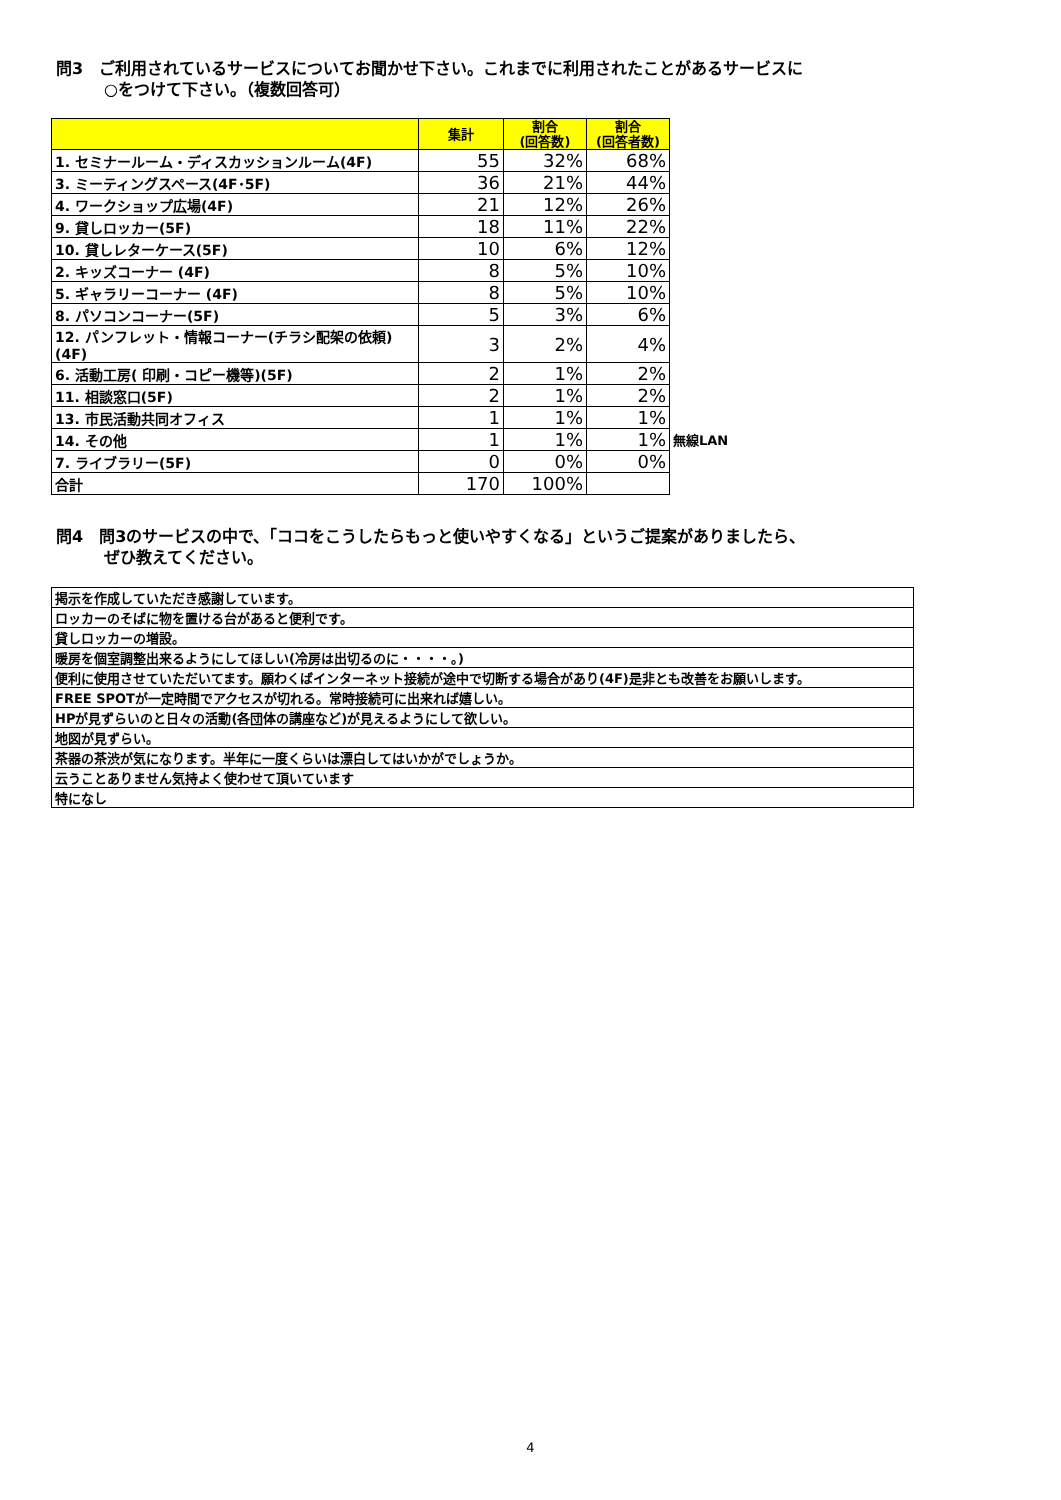問3　ご利用されているサービスについてお聞かせ下さい。これまでに利用されたことがあるサービスに
　　　○をつけて下さい。（複数回答可）
| | 集計 | 割合 (回答数) | 割合 (回答者数) | |
| 1. セミナールーム・ディスカッションルーム(4F) | 55 | 32% | 68% | |
| 3. ミーティングスペース(4F･5F) | 36 | 21% | 44% | |
| 4. ワークショップ広場(4F) | 21 | 12% | 26% | |
| 9. 貸しロッカー(5F) | 18 | 11% | 22% | |
| 10. 貸しレターケース(5F) | 10 | 6% | 12% | |
| 2. キッズコーナー (4F) | 8 | 5% | 10% | |
| 5. ギャラリーコーナー (4F) | 8 | 5% | 10% | |
| 8. パソコンコーナー(5F) | 5 | 3% | 6% | |
| 12. パンフレット・情報コーナー(チラシ配架の依頼)(4F) | 3 | 2% | 4% | |
| 6. 活動工房( 印刷・コピー機等)(5F) | 2 | 1% | 2% | |
| 11. 相談窓口(5F) | 2 | 1% | 2% | |
| 13. 市民活動共同オフィス | 1 | 1% | 1% | |
| 14. その他 | 1 | 1% | 1% | 無線LAN |
| 7. ライブラリー(5F) | 0 | 0% | 0% | |
| 合計 | 170 | 100% | | |
問4　問3のサービスの中で、「ココをこうしたらもっと使いやすくなる」というご提案がありましたら、
　　　ぜひ教えてください。
| 掲示を作成していただき感謝しています。 |
| ロッカーのそばに物を置ける台があると便利です。 |
| 貸しロッカーの増設。 |
| 暖房を個室調整出来るようにしてほしい(冷房は出切るのに・・・・。) |
| 便利に使用させていただいてます。願わくばインターネット接続が途中で切断する場合があり(4F)是非とも改善をお願いします。 |
| FREE SPOTが一定時間でアクセスが切れる。常時接続可に出来れば嬉しい。 |
| HPが見ずらいのと日々の活動(各団体の講座など)が見えるようにして欲しい。 |
| 地図が見ずらい。 |
| 茶器の茶渋が気になります。半年に一度くらいは漂白してはいかがでしょうか。 |
| 云うことありません気持よく使わせて頂いています |
| 特になし |
4